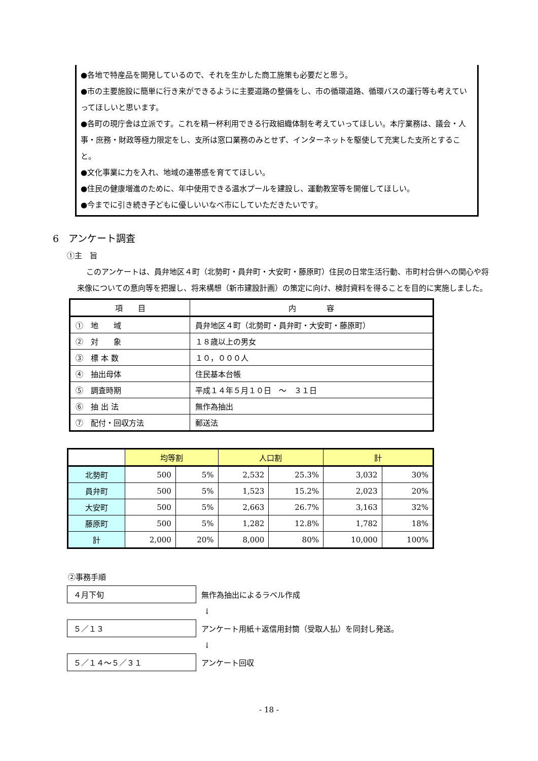●各地で特産品を開発しているので、それを生かした商工施策も必要だと思う。
●市の主要施設に簡単に行き来ができるように主要道路の整備をし、市の循環道路、循環バスの運行等も考えていってほしいと思います。
●各町の現庁舎は立派です。これを精一杯利用できる行政組織体制を考えていってほしい。本庁業務は、議会・人事・庶務・財政等極力限定をし、支所は窓口業務のみとせず、インターネットを駆使して充実した支所とすること。
●文化事業に力を入れ、地域の連帯感を育ててほしい。
●住民の健康増進のために、年中使用できる温水プールを建設し、運動教室等を開催してほしい。
●今までに引き続き子どもに優しいいなべ市にしていただきたいです。
6　アンケート調査
①主　旨
このアンケートは、員弁地区４町（北勢町・員弁町・大安町・藤原町）住民の日常生活行動、市町村合併への関心や将来像についての意向等を把握し、将来構想（新市建設計画）の策定に向け、検討資料を得ることを目的に実施しました。
| 項 目 | 内 容 |
| --- | --- |
| ① 地 域 | 員弁地区４町（北勢町・員弁町・大安町・藤原町） |
| ② 対 象 | １８歳以上の男女 |
| ③ 標 本 数 | １０，０００人 |
| ④ 抽出母体 | 住民基本台帳 |
| ⑤ 調査時期 | 平成１４年５月１０日 ～ ３１日 |
| ⑥ 抽 出 法 | 無作為抽出 |
| ⑦ 配付・回収方法 | 郵送法 |
| | 均等割 | | 人口割 | | 計 | |
| --- | --- | --- | --- | --- | --- | --- |
| 北勢町 | 500 | 5% | 2,532 | 25.3% | 3,032 | 30% |
| 員弁町 | 500 | 5% | 1,523 | 15.2% | 2,023 | 20% |
| 大安町 | 500 | 5% | 2,663 | 26.7% | 3,163 | 32% |
| 藤原町 | 500 | 5% | 1,282 | 12.8% | 1,782 | 18% |
| 計 | 2,000 | 20% | 8,000 | 80% | 10,000 | 100% |
②事務手順
４月下旬
無作為抽出によるラベル作成
↓
５／１３
アンケート用紙＋返信用封筒（受取人払）を同封し発送。
↓
５／１４～５／３１
アンケート回収
- 18 -